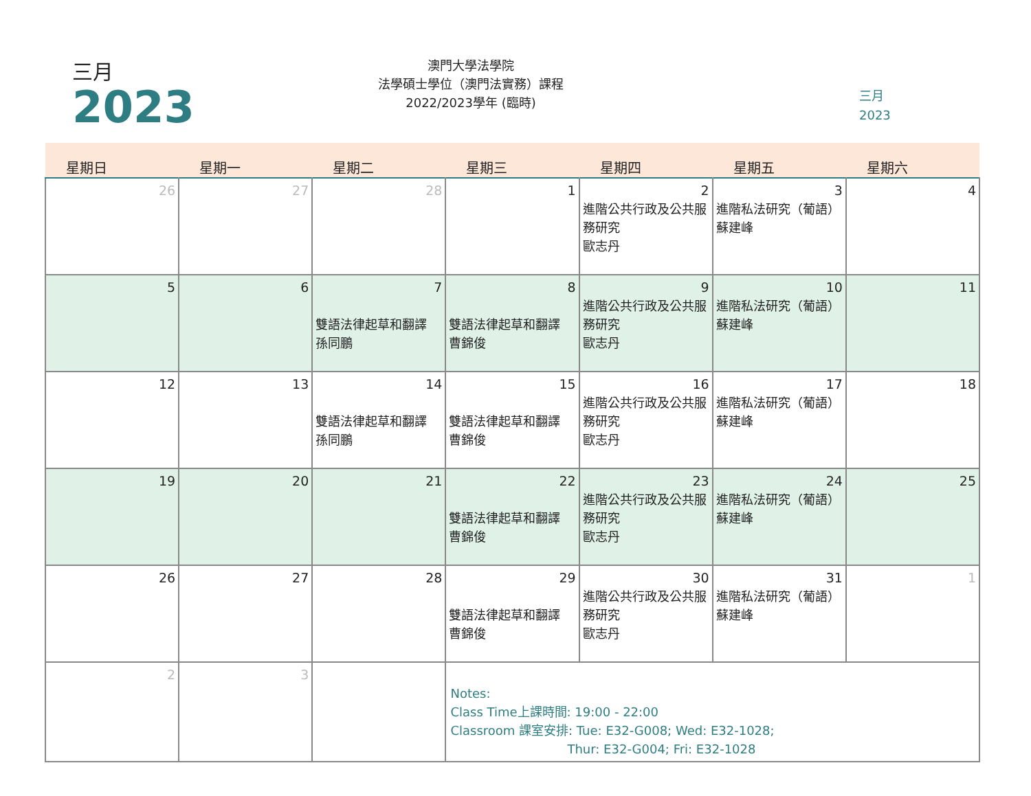三月
2023
澳門大學法學院
法學碩士學位（澳門法實務）課程
2022/2023學年 (臨時)
三月
2023
| 星期日 | 星期一 | 星期二 | 星期三 | 星期四 | 星期五 | 星期六 |
| --- | --- | --- | --- | --- | --- | --- |
| 26 | 27 | 28 | 1 | 2 進階公共行政及公共服務研究 歐志丹 | 3 進階私法研究（葡語） 蘇建峰 | 4 |
| 5 | 6 | 7 雙語法律起草和翻譯 孫同鵬 | 8 雙語法律起草和翻譯 曹錦俊 | 9 進階公共行政及公共服務研究 歐志丹 | 10 進階私法研究（葡語） 蘇建峰 | 11 |
| 12 | 13 | 14 雙語法律起草和翻譯 孫同鵬 | 15 雙語法律起草和翻譯 曹錦俊 | 16 進階公共行政及公共服務研究 歐志丹 | 17 進階私法研究（葡語） 蘇建峰 | 18 |
| 19 | 20 | 21 | 22 雙語法律起草和翻譯 曹錦俊 | 23 進階公共行政及公共服務研究 歐志丹 | 24 進階私法研究（葡語） 蘇建峰 | 25 |
| 26 | 27 | 28 | 29 雙語法律起草和翻譯 曹錦俊 | 30 進階公共行政及公共服務研究 歐志丹 | 31 進階私法研究（葡語） 蘇建峰 | 1 |
| 2 | 3 | | Notes: Class Time上課時間: 19:00 - 22:00 Classroom 課室安排: Tue: E32-G008; Wed: E32-1028; Thur: E32-G004; Fri: E32-1028 | | | |